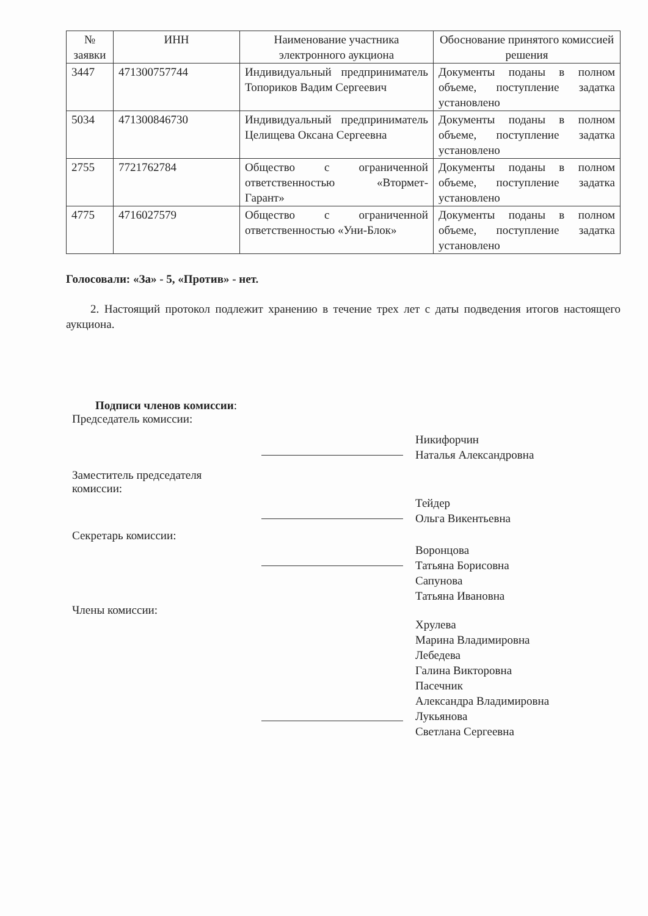| № заявки | ИНН | Наименование участника электронного аукциона | Обоснование принятого комиссией решения |
| --- | --- | --- | --- |
| 3447 | 471300757744 | Индивидуальный предприниматель Топориков Вадим Сергеевич | Документы поданы в полном объеме, поступление задатка установлено |
| 5034 | 471300846730 | Индивидуальный предприниматель Целищева Оксана Сергеевна | Документы поданы в полном объеме, поступление задатка установлено |
| 2755 | 7721762784 | Общество с ограниченной ответственностью «Втормет-Гарант» | Документы поданы в полном объеме, поступление задатка установлено |
| 4775 | 4716027579 | Общество с ограниченной ответственностью «Уни-Блок» | Документы поданы в полном объеме, поступление задатка установлено |
Голосовали: «За» - 5, «Против» - нет.
2. Настоящий протокол подлежит хранению в течение трех лет с даты подведения итогов настоящего аукциона.
Подписи членов комиссии:
Председатель комиссии:
Никифорчин
Наталья Александровна
Заместитель председателя
комиссии:
Тейдер
Ольга Викентьевна
Секретарь комиссии:
Воронцова
Татьяна Борисовна
Сапунова
Татьяна Ивановна
Члены комиссии:
Хрулева
Марина Владимировна
Лебедева
Галина Викторовна
Пасечник
Александра Владимировна
Лукьянова
Светлана Сергеевна